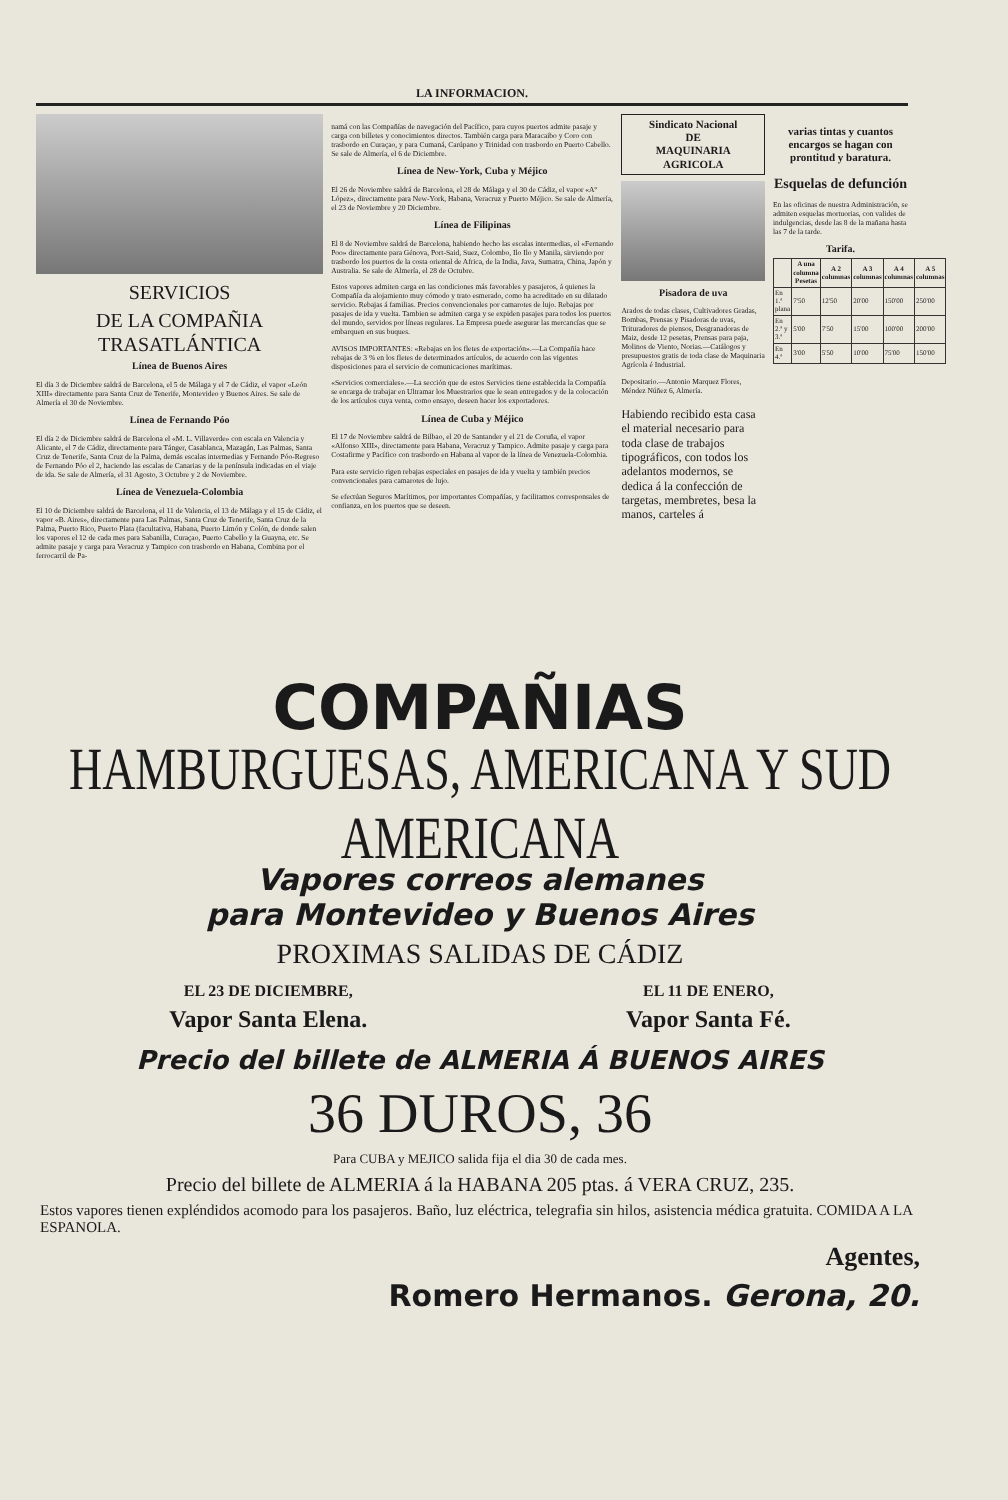LA INFORMACION.
SERVICIOS
DE LA COMPAÑIA TRASATLÁNTICA
Línea de Buenos Aires
El día 3 de Diciembre saldrá de Barcelona, el 5 de Málaga y el 7 de Cádiz, el vapor «León XIII» directamente para Santa Cruz de Tenerife, Montevideo y Buenos Aires. Se sale de Almería el 30 de Noviembre.
Línea de Fernando Póo
El día 2 de Diciembre saldrá de Barcelona el «M. L. Villaverde» con escala en Valencia y Alicante, el 7 de Cádiz, directamente para Tánger, Casablanca, Mazagán, Las Palmas, Santa Cruz de Tenerife, Santa Cruz de la Palma, demás escalas intermedias y Fernando Póo-Regreso de Fernando Póo el 2, haciendo las escalas de Canarias y de la península indicadas en el viaje de ida. Se sale de Almería, el 31 Agosto, 3 Octubre y 2 de Noviembre.
Línea de Venezuela-Colombia
El 10 de Diciembre saldrá de Barcelona, el 11 de Valencia, el 13 de Málaga y el 15 de Cádiz, el vapor «B. Aires», directamente para Las Palmas, Santa Cruz de Tenerife, Santa Cruz de la Palma, Puerto Rico, Puerto Plata (facultativa, Habana, Puerto Limón y Colón, de donde salen los vapores el 12 de cada mes para Sabanilla, Curaçao, Puerto Cabello y la Guayna, etc. Se admite pasaje y carga para Veracruz y Tampico con trasbordo en Habana, Combina por el ferrocarril de Pa-
namá con las Compañías de navegación del Pacífico, para cuyos puertos admite pasaje y carga con billetes y conocimientos directos. También carga para Maracaibo y Coro con trasbordo en Curaçao, y para Cumaná, Carúpano y Trinidad con trasbordo en Puerto Cabello. Se sale de Almería, el 6 de Diciembre.
Línea de New-York, Cuba y Méjico
El 26 de Noviembre saldrá de Barcelona, el 28 de Málaga y el 30 de Cádiz, el vapor «Aº López», directamente para New-York, Habana, Veracruz y Puerto Méjico. Se sale de Almería, el 23 de Noviembre y 20 Diciembre.
Línea de Filipinas
El 8 de Noviembre saldrá de Barcelona, habiendo hecho las escalas intermedias, el «Fernando Poo» directamente para Génova, Port-Said, Suez, Colombo, Ilo Ilo y Manila, sirviendo por trasbordo los puertos de la costa oriental de Africa, de la India, Java, Sumatra, China, Japón y Australia. Se sale de Almería, el 28 de Octubre.
Estos vapores admiten carga en las condiciones más favorables y pasajeros, á quienes la Compañía da alojamiento muy cómodo y trato esmerado, como ha acreditado en su dilatado servicio. Rebajas á familias. Precios convencionales por camarotes de lujo. Rebajas por pasajes de ida y vuelta. Tambien se admiten carga y se expiden pasajes para todos los puertos del mundo, servidos por líneas regulares. La Empresa puede asegurar las mercancías que se embarquen en sus buques.
AVISOS IMPORTANTES: «Rebajas en los fletes de exportación».—La Compañía hace rebajas de 3 % en los fletes de determinados artículos, de acuerdo con las vigentes disposiciones para el servicio de comunicaciones marítimas.
«Servicios comerciales».—La sección que de estos Servicios tiene establecida la Compañía se encarga de trabajar en Ultramar los Muestrarios que le sean entregados y de la colocación de los artículos cuya venta, como ensayo, deseen hacer los exportadores.
Línea de Cuba y Méjico
El 17 de Noviembre saldrá de Bilbao, el 20 de Santander y el 21 de Coruña, el vapor «Alfonso XIII», directamente para Habana, Veracruz y Tampico. Admite pasaje y carga para Costafirme y Pacífico con trasbordo en Habana al vapor de la línea de Venezuela-Colombia.
Para este servicio rigen rebajas especiales en pasajes de ida y vuelta y también precios convencionales para camarotes de lujo.
Se efectúan Seguros Marítimos, por importantes Compañías, y facilitamos corresponsales de confianza, en los puertos que se deseen.
Sindicato Nacional
DE
MAQUINARIA AGRICOLA
Pisadora de uva
Arados de todas clases, Cultivadores Gradas, Bombas, Prensas y Pisadoras de uvas, Trituradores de piensos, Desgranadoras de Maiz, desde 12 pesetas, Prensas para paja, Molinos de Viento, Norias.—Catálogos y presupuestos gratis de toda clase de Maquinaria Agrícola é Industrial.
Depositario.—Antonio Marquez Flores, Méndez Núñez 6, Almería.
Habiendo recibido esta casa el material necesario para toda clase de trabajos tipográficos, con todos los adelantos modernos, se dedica á la confección de targetas, membretes, besa la manos, carteles á
varias tintas y cuantos encargos se hagan con prontitud y baratura.
Esquelas de defunción
En las oficinas de nuestra Administración, se admiten esquelas mortuorias, con valides de indulgencias, desde las 8 de la mañana hasta las 7 de la tarde.
Tarifa.
| | A una columna Pesetas | A 2 columnas | A 3 columnas | A 4 columnas | A 5 columnas |
| --- | --- | --- | --- | --- | --- |
| En 1.ª plana | 7'50 | 12'50 | 20'00 | 150'00 | 250'00 |
| En 2.ª y 3.ª | 5'00 | 7'50 | 15'00 | 100'00 | 200'00 |
| En 4.ª | 3'00 | 5'50 | 10'00 | 75'00 | 150'00 |
COMPAÑIAS
HAMBURGUESAS, AMERICANA Y SUD AMERICANA
Vapores correos alemanes
para Montevideo y Buenos Aires
PROXIMAS SALIDAS DE CÁDIZ
EL 23 DE DICIEMBRE,
Vapor Santa Elena.
EL 11 DE ENERO,
Vapor Santa Fé.
Precio del billete de ALMERIA Á BUENOS AIRES
36 DUROS, 36
Para CUBA y MEJICO salida fija el dia 30 de cada mes.
Precio del billete de ALMERIA á la HABANA 205 ptas. á VERA CRUZ, 235.
Estos vapores tienen expléndidos acomodo para los pasajeros. Baño, luz eléctrica, telegrafia sin hilos, asistencia médica gratuita. COMIDA A LA ESPANOLA.
Agentes,
Romero Hermanos. Gerona, 20.